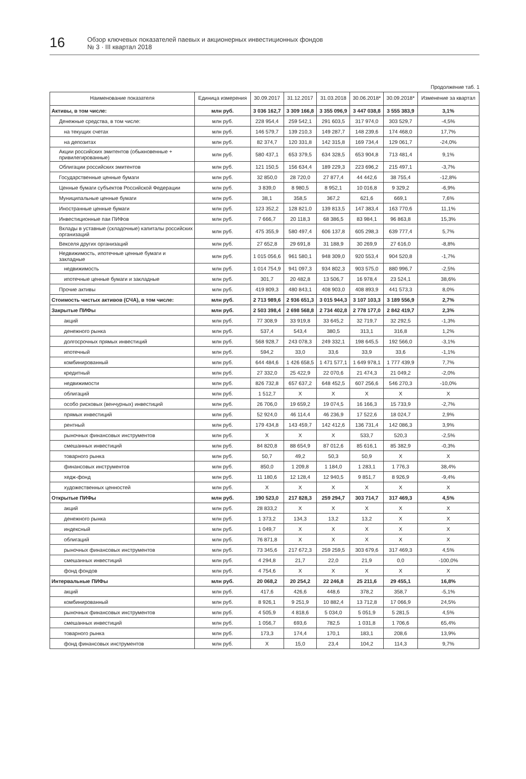16
Обзор ключевых показателей паевых и акционерных инвестиционных фондов
№ 3 · III квартал 2018
Продолжение таб. 1
| Наименование показателя | Единица измерения | 30.09.2017 | 31.12.2017 | 31.03.2018 | 30.06.2018* | 30.09.2018* | Изменение за квартал |
| --- | --- | --- | --- | --- | --- | --- | --- |
| Активы, в том числе: | млн руб. | 3 036 162,7 | 3 309 166,8 | 3 355 096,9 | 3 447 038,8 | 3 555 383,9 | 3,1% |
| Денежные средства, в том числе: | млн руб. | 228 954,4 | 259 542,1 | 291 603,5 | 317 974,0 | 303 529,7 | -4,5% |
| на текущих счетах | млн руб. | 146 579,7 | 139 210,3 | 149 287,7 | 148 239,6 | 174 468,0 | 17,7% |
| на депозитах | млн руб. | 82 374,7 | 120 331,8 | 142 315,8 | 169 734,4 | 129 061,7 | -24,0% |
| Акции российских эмитентов (обыкновенные + привилегированные) | млн руб. | 580 437,1 | 653 379,5 | 634 328,5 | 653 904,8 | 713 481,4 | 9,1% |
| Облигации российских эмитентов | млн руб. | 121 150,5 | 156 634,4 | 189 229,3 | 223 696,2 | 215 497,1 | -3,7% |
| Государственные ценные бумаги | млн руб. | 32 850,0 | 28 720,0 | 27 877,4 | 44 442,6 | 38 755,4 | -12,8% |
| Ценные бумаги субъектов Российской Федерации | млн руб. | 3 839,0 | 8 980,5 | 8 952,1 | 10 016,8 | 9 329,2 | -6,9% |
| Муниципальные ценные бумаги | млн руб. | 38,1 | 358,5 | 367,2 | 621,6 | 669,1 | 7,6% |
| Иностранные ценные бумаги | млн руб. | 123 352,2 | 128 821,0 | 139 813,5 | 147 383,4 | 163 770,6 | 11,1% |
| Инвестиционные паи ПИФов | млн руб. | 7 666,7 | 20 118,3 | 68 386,5 | 83 984,1 | 96 863,8 | 15,3% |
| Вклады в уставные (складочные) капиталы российских организаций | млн руб. | 475 355,9 | 580 497,4 | 606 137,8 | 605 298,3 | 639 777,4 | 5,7% |
| Векселя других организаций | млн руб. | 27 652,8 | 29 691,8 | 31 188,9 | 30 269,9 | 27 616,0 | -8,8% |
| Недвижимость, ипотечные ценные бумаги и закладные | млн руб. | 1 015 056,6 | 961 580,1 | 948 309,0 | 920 553,4 | 904 520,8 | -1,7% |
| недвижимость | млн руб. | 1 014 754,9 | 941 097,3 | 934 802,3 | 903 575,0 | 880 996,7 | -2,5% |
| ипотечные ценные бумаги и закладные | млн руб. | 301,7 | 20 482,8 | 13 506,7 | 16 978,4 | 23 524,1 | 38,6% |
| Прочие активы | млн руб. | 419 809,3 | 480 843,1 | 408 903,0 | 408 893,9 | 441 573,3 | 8,0% |
| Стоимость чистых активов (СЧА), в том числе: | млн руб. | 2 713 989,6 | 2 936 651,3 | 3 015 944,3 | 3 107 103,3 | 3 189 556,9 | 2,7% |
| Закрытые ПИФы | млн руб. | 2 503 398,4 | 2 698 568,8 | 2 734 402,8 | 2 778 177,0 | 2 842 419,7 | 2,3% |
| акций | млн руб. | 77 308,9 | 33 919,8 | 33 645,2 | 32 719,7 | 32 292,5 | -1,3% |
| денежного рынка | млн руб. | 537,4 | 543,4 | 380,5 | 313,1 | 316,8 | 1,2% |
| долгосрочных прямых инвестиций | млн руб. | 568 928,7 | 243 078,3 | 249 332,1 | 198 645,5 | 192 566,0 | -3,1% |
| ипотечный | млн руб. | 594,2 | 33,0 | 33,6 | 33,9 | 33,6 | -1,1% |
| комбинированный | млн руб. | 644 484,6 | 1 426 658,5 | 1 471 577,1 | 1 649 978,1 | 1 777 439,9 | 7,7% |
| кредитный | млн руб. | 27 332,0 | 25 422,9 | 22 070,6 | 21 474,3 | 21 049,2 | -2,0% |
| недвижимости | млн руб. | 826 732,8 | 657 637,2 | 648 452,5 | 607 256,6 | 546 270,3 | -10,0% |
| облигаций | млн руб. | 1 512,7 | X | X | X | X | X |
| особо рисковых (венчурных) инвестиций | млн руб. | 26 706,0 | 19 659,2 | 19 074,5 | 16 166,3 | 15 733,9 | -2,7% |
| прямых инвестиций | млн руб. | 52 924,0 | 46 114,4 | 46 236,9 | 17 522,6 | 18 024,7 | 2,9% |
| рентный | млн руб. | 179 434,8 | 143 459,7 | 142 412,6 | 136 731,4 | 142 086,3 | 3,9% |
| рыночных финансовых инструментов | млн руб. | X | X | X | 533,7 | 520,3 | -2,5% |
| смешанных инвестиций | млн руб. | 84 820,8 | 88 654,9 | 87 012,6 | 85 616,1 | 85 382,9 | -0,3% |
| товарного рынка | млн руб. | 50,7 | 49,2 | 50,3 | 50,9 | X | X |
| финансовых инструментов | млн руб. | 850,0 | 1 209,8 | 1 184,0 | 1 283,1 | 1 776,3 | 38,4% |
| хедж-фонд | млн руб. | 11 180,6 | 12 128,4 | 12 940,5 | 9 851,7 | 8 926,9 | -9,4% |
| художественных ценностей | млн руб. | X | X | X | X | X | X |
| Открытые ПИФы | млн руб. | 190 523,0 | 217 828,3 | 259 294,7 | 303 714,7 | 317 469,3 | 4,5% |
| акций | млн руб. | 28 833,2 | X | X | X | X | X |
| денежного рынка | млн руб. | 1 373,2 | 134,3 | 13,2 | 13,2 | X | X |
| индексный | млн руб. | 1 049,7 | X | X | X | X | X |
| облигаций | млн руб. | 76 871,8 | X | X | X | X | X |
| рыночных финансовых инструментов | млн руб. | 73 345,6 | 217 672,3 | 259 259,5 | 303 679,6 | 317 469,3 | 4,5% |
| смешанных инвестиций | млн руб. | 4 294,8 | 21,7 | 22,0 | 21,9 | 0,0 | -100,0% |
| фонд фондов | млн руб. | 4 754,6 | X | X | X | X | X |
| Интервальные ПИФы | млн руб. | 20 068,2 | 20 254,2 | 22 246,8 | 25 211,6 | 29 455,1 | 16,8% |
| акций | млн руб. | 417,6 | 426,6 | 448,6 | 378,2 | 358,7 | -5,1% |
| комбинированный | млн руб. | 8 926,1 | 9 251,9 | 10 882,4 | 13 712,8 | 17 066,9 | 24,5% |
| рыночных финансовых инструментов | млн руб. | 4 505,9 | 4 818,6 | 5 034,0 | 5 051,9 | 5 281,5 | 4,5% |
| смешанных инвестиций | млн руб. | 1 056,7 | 693,6 | 782,5 | 1 031,8 | 1 706,6 | 65,4% |
| товарного рынка | млн руб. | 173,3 | 174,4 | 170,1 | 183,1 | 208,6 | 13,9% |
| фонд финансовых инструментов | млн руб. | X | 15,0 | 23,4 | 104,2 | 114,3 | 9,7% |